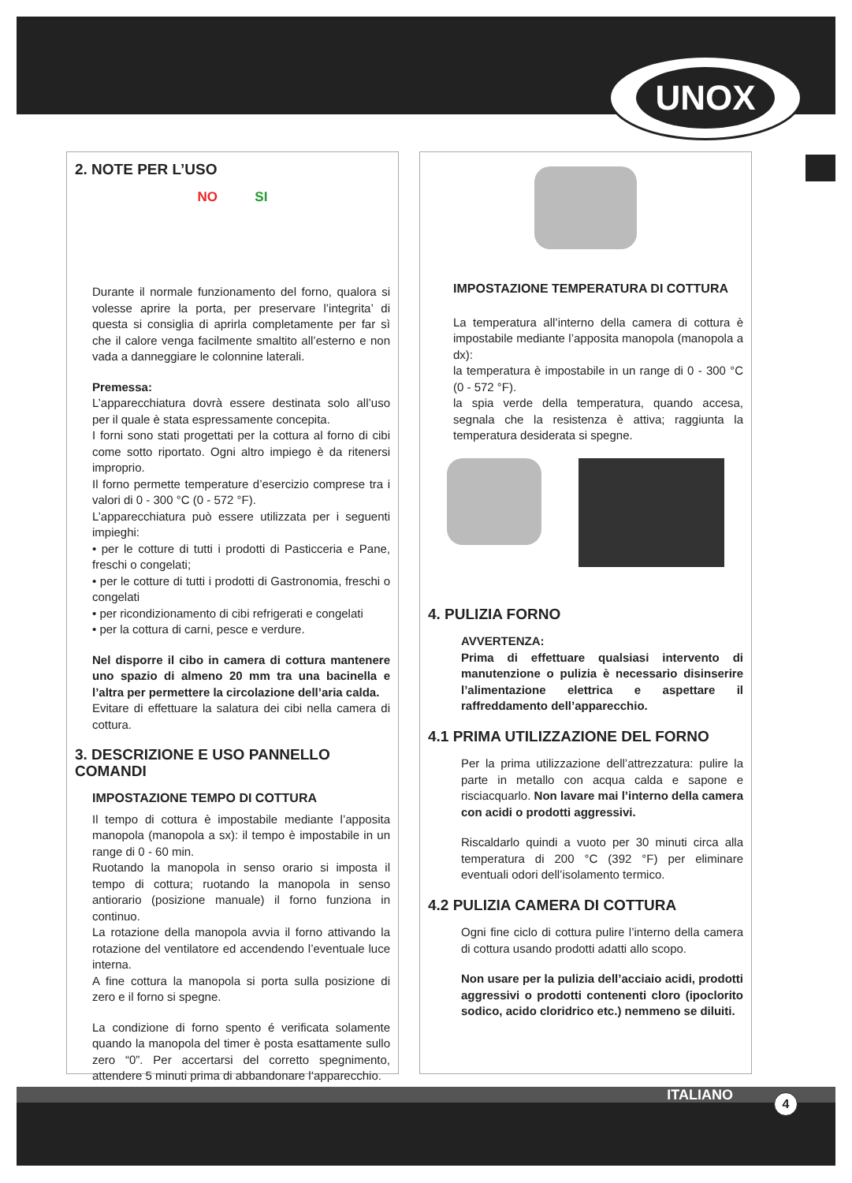UNOX
2. NOTE PER L’USO
NO SI
Durante il normale funzionamento del forno, qualora si volesse aprire la porta, per preservare l’integrita’ di questa si consiglia di aprirla completamente per far sì che il calore venga facilmente smaltito all’esterno e non vada a danneggiare le colonnine laterali.
Premessa:
L’apparecchiatura dovrà essere destinata solo all’uso per il quale è stata espressamente concepita.
I forni sono stati progettati per la cottura al forno di cibi come sotto riportato. Ogni altro impiego è da ritenersi improprio.
Il forno permette temperature d’esercizio comprese tra i valori di 0 - 300 °C (0 - 572 °F).
L’apparecchiatura può essere utilizzata per i seguenti impieghi:
• per le cotture di tutti i prodotti di Pasticceria e Pane, freschi o congelati;
• per le cotture di tutti i prodotti di Gastronomia, freschi o congelati
• per ricondizionamento di cibi refrigerati e congelati
• per la cottura di carni, pesce e verdure.
Nel disporre il cibo in camera di cottura mantenere uno spazio di almeno 20 mm tra una bacinella e l’altra per permettere la circolazione dell’aria calda.
Evitare di effettuare la salatura dei cibi nella camera di cottura.
3. DESCRIZIONE E USO PANNELLO COMANDI
IMPOSTAZIONE TEMPO DI COTTURA
Il tempo di cottura è impostabile mediante l’apposita manopola (manopola a sx): il tempo è impostabile in un range di 0 - 60 min.
Ruotando la manopola in senso orario si imposta il tempo di cottura; ruotando la manopola in senso antiorario (posizione manuale) il forno funziona in continuo.
La rotazione della manopola avvia il forno attivando la rotazione del ventilatore ed accendendo l’eventuale luce interna.
A fine cottura la manopola si porta sulla posizione di zero e il forno si spegne.
La condizione di forno spento é verificata solamente quando la manopola del timer è posta esattamente sullo zero “0”. Per accertarsi del corretto spegnimento, attendere 5 minuti prima di abbandonare l’apparecchio.
IMPOSTAZIONE TEMPERATURA DI COTTURA
La temperatura all’interno della camera di cottura è impostabile mediante l’apposita manopola (manopola a dx):
la temperatura è impostabile in un range di 0 - 300 °C (0 - 572 °F).
la spia verde della temperatura, quando accesa, segnala che la resistenza è attiva; raggiunta la temperatura desiderata si spegne.
4. PULIZIA FORNO
AVVERTENZA:
Prima di effettuare qualsiasi intervento di manutenzione o pulizia è necessario disinserire l’alimentazione elettrica e aspettare il raffreddamento dell’apparecchio.
4.1 PRIMA UTILIZZAZIONE DEL FORNO
Per la prima utilizzazione dell’attrezzatura: pulire la parte in metallo con acqua calda e sapone e risciacquarlo. Non lavare mai l’interno della camera con acidi o prodotti aggressivi.
Riscaldarlo quindi a vuoto per 30 minuti circa alla temperatura di 200 °C (392 °F) per eliminare eventuali odori dell’isolamento termico.
4.2 PULIZIA CAMERA DI COTTURA
Ogni fine ciclo di cottura pulire l’interno della camera di cottura usando prodotti adatti allo scopo.
Non usare per la pulizia dell’acciaio acidi, prodotti aggressivi o prodotti contenenti cloro (ipoclorito sodico, acido cloridrico etc.) nemmeno se diluiti.
ITALIANO 4